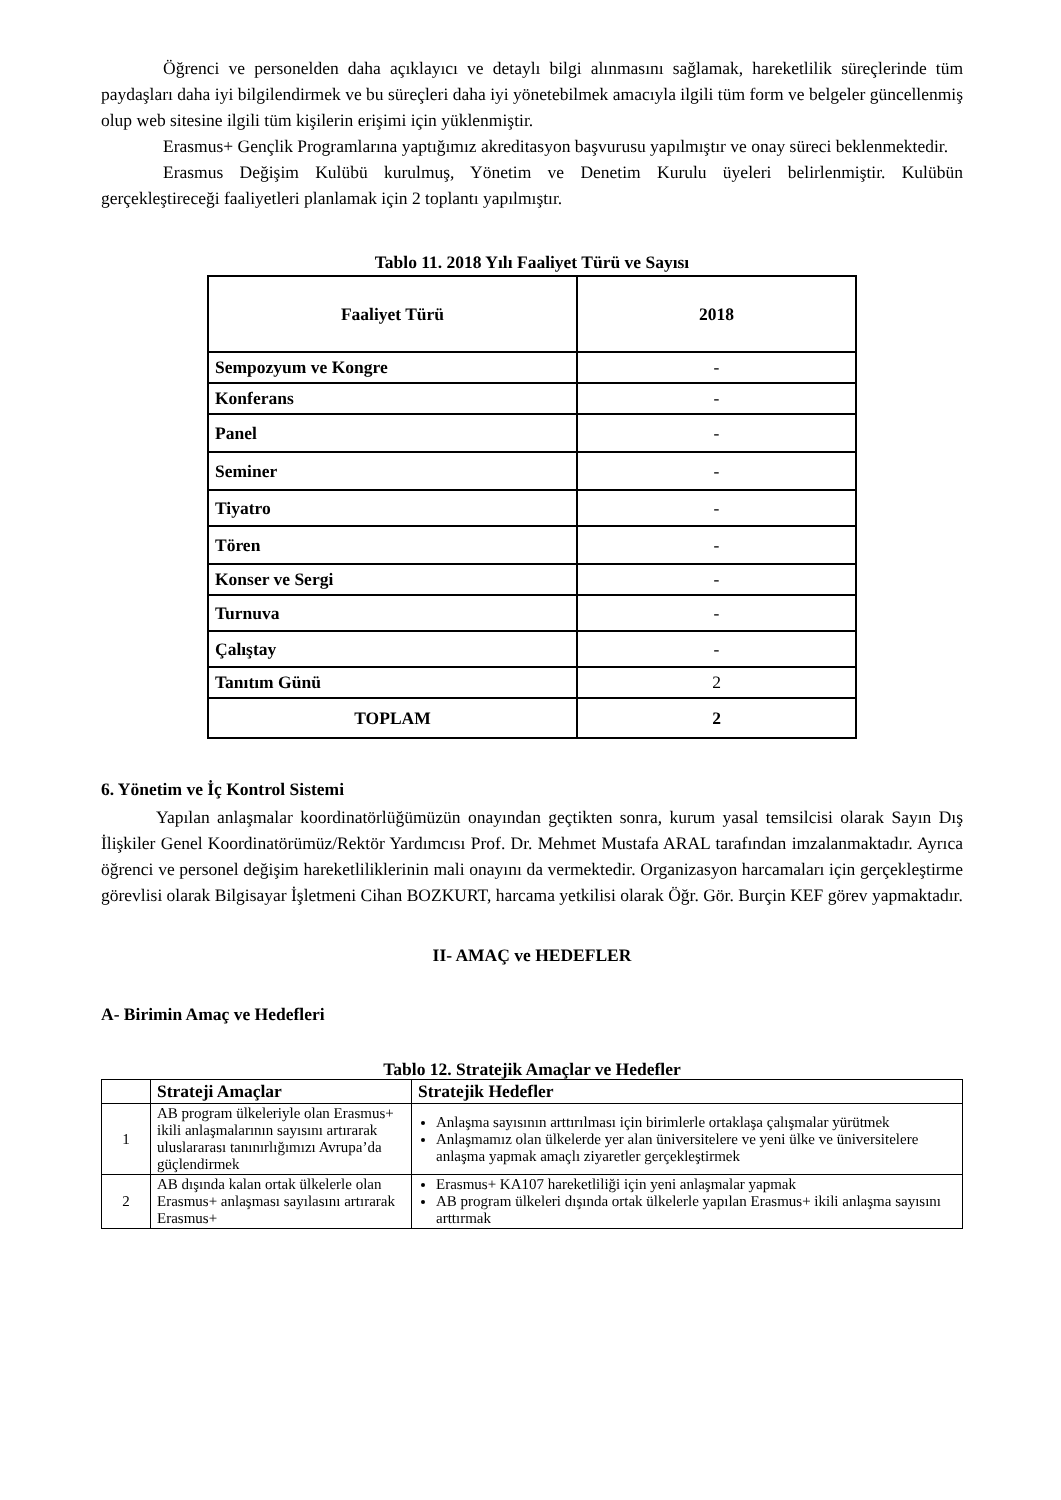Öğrenci ve personelden daha açıklayıcı ve detaylı bilgi alınmasını sağlamak, hareketlilik süreçlerinde tüm paydaşları daha iyi bilgilendirmek ve bu süreçleri daha iyi yönetebilmek amacıyla ilgili tüm form ve belgeler güncellenmiş olup web sitesine ilgili tüm kişilerin erişimi için yüklenmiştir.
Erasmus+ Gençlik Programlarına yaptığımız akreditasyon başvurusu yapılmıştır ve onay süreci beklenmektedir.
Erasmus Değişim Kulübü kurulmuş, Yönetim ve Denetim Kurulu üyeleri belirlenmiştir. Kulübün gerçekleştireceği faaliyetleri planlamak için 2 toplantı yapılmıştır.
Tablo 11. 2018 Yılı Faaliyet Türü ve Sayısı
| Faaliyet Türü | 2018 |
| --- | --- |
| Sempozyum ve Kongre | - |
| Konferans | - |
| Panel | - |
| Seminer | - |
| Tiyatro | - |
| Tören | - |
| Konser ve Sergi | - |
| Turnuva | - |
| Çalıştay | - |
| Tanıtım Günü | 2 |
| TOPLAM | 2 |
6. Yönetim ve İç Kontrol Sistemi
Yapılan anlaşmalar koordinatörlüğümüzün onayından geçtikten sonra, kurum yasal temsilcisi olarak Sayın Dış İlişkiler Genel Koordinatörümüz/Rektör Yardımcısı Prof. Dr. Mehmet Mustafa ARAL tarafından imzalanmaktadır. Ayrıca öğrenci ve personel değişim hareketliliklerinin mali onayını da vermektedir. Organizasyon harcamaları için gerçekleştirme görevlisi olarak Bilgisayar İşletmeni Cihan BOZKURT, harcama yetkilisi olarak Öğr. Gör. Burçin KEF görev yapmaktadır.
II- AMAÇ ve HEDEFLER
A- Birimin Amaç ve Hedefleri
Tablo 12. Stratejik Amaçlar ve Hedefler
| | Strateji Amaçlar | Stratejik Hedefler |
| --- | --- | --- |
| 1 | AB program ülkeleriyle olan Erasmus+ ikili anlaşmalarının sayısını artırarak uluslararası tanınırlığımızı Avrupa’da güçlendirmek | Anlaşma sayısının arttırılması için birimlerle ortaklaşa çalışmalar yürütmek Anlaşmamız olan ülkelerde yer alan üniversitelere ve yeni ülke ve üniversitelere anlaşma yapmak amaçlı ziyaretler gerçekleştirmek |
| 2 | AB dışında kalan ortak ülkelerle olan Erasmus+ anlaşması sayılasını artırarak Erasmus+ | Erasmus+ KA107 hareketliliği için yeni anlaşmalar yapmak AB program ülkeleri dışında ortak ülkelerle yapılan Erasmus+ ikili anlaşma sayısını arttırmak |